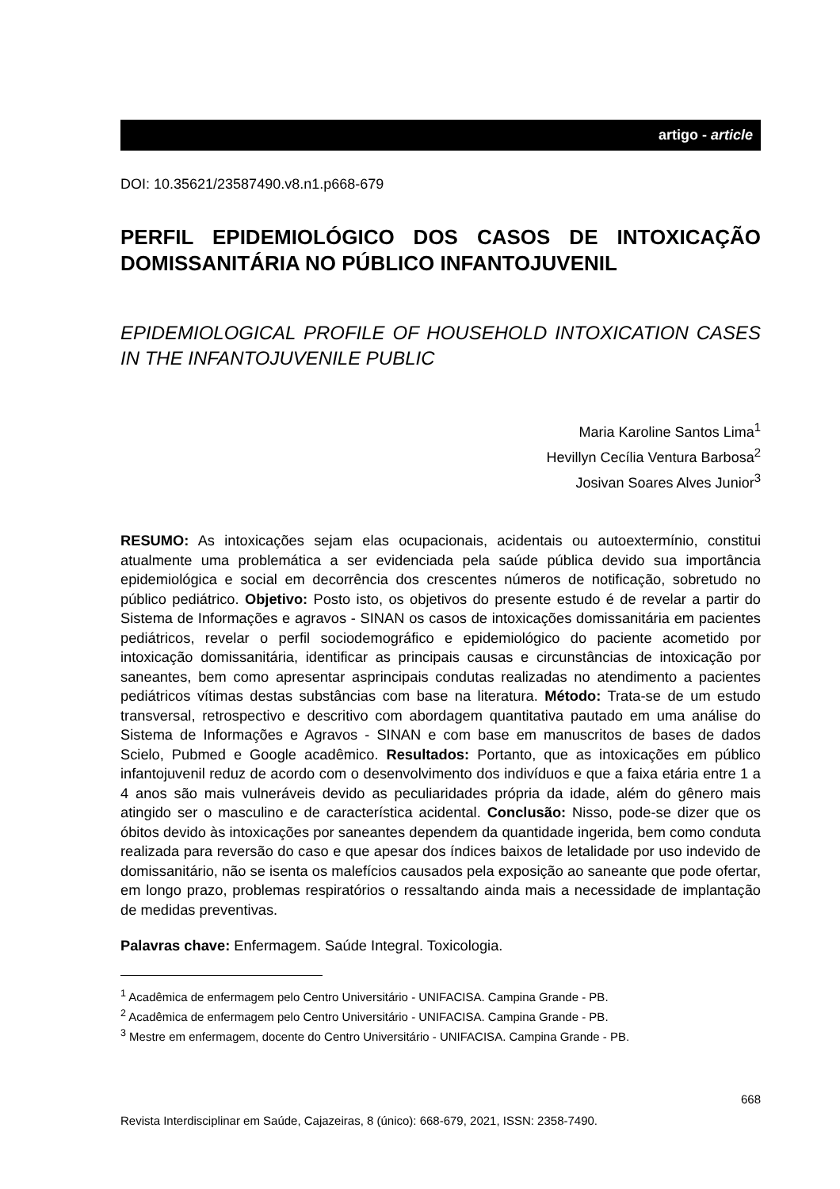artigo - article
DOI: 10.35621/23587490.v8.n1.p668-679
PERFIL EPIDEMIOLÓGICO DOS CASOS DE INTOXICAÇÃO DOMISSANITÁRIA NO PÚBLICO INFANTOJUVENIL
EPIDEMIOLOGICAL PROFILE OF HOUSEHOLD INTOXICATION CASES IN THE INFANTOJUVENILE PUBLIC
Maria Karoline Santos Lima<sup>1</sup>
Hevillyn Cecília Ventura Barbosa<sup>2</sup>
Josivan Soares Alves Junior<sup>3</sup>
RESUMO: As intoxicações sejam elas ocupacionais, acidentais ou autoextermínio, constitui atualmente uma problemática a ser evidenciada pela saúde pública devido sua importância epidemiológica e social em decorrência dos crescentes números de notificação, sobretudo no público pediátrico. Objetivo: Posto isto, os objetivos do presente estudo é de revelar a partir do Sistema de Informações e agravos - SINAN os casos de intoxicações domissanitária em pacientes pediátricos, revelar o perfil sociodemográfico e epidemiológico do paciente acometido por intoxicação domissanitária, identificar as principais causas e circunstâncias de intoxicação por saneantes, bem como apresentar asprincipais condutas realizadas no atendimento a pacientes pediátricos vítimas destas substâncias com base na literatura. Método: Trata-se de um estudo transversal, retrospectivo e descritivo com abordagem quantitativa pautado em uma análise do Sistema de Informações e Agravos - SINAN e com base em manuscritos de bases de dados Scielo, Pubmed e Google acadêmico. Resultados: Portanto, que as intoxicações em público infantojuvenil reduz de acordo com o desenvolvimento dos indivíduos e que a faixa etária entre 1 a 4 anos são mais vulneráveis devido as peculiaridades própria da idade, além do gênero mais atingido ser o masculino e de característica acidental. Conclusão: Nisso, pode-se dizer que os óbitos devido às intoxicações por saneantes dependem da quantidade ingerida, bem como conduta realizada para reversão do caso e que apesar dos índices baixos de letalidade por uso indevido de domissanitário, não se isenta os malefícios causados pela exposição ao saneante que pode ofertar, em longo prazo, problemas respiratórios o ressaltando ainda mais a necessidade de implantação de medidas preventivas.
Palavras chave: Enfermagem. Saúde Integral. Toxicologia.
<sup>1</sup> Acadêmica de enfermagem pelo Centro Universitário - UNIFACISA. Campina Grande - PB.
<sup>2</sup> Acadêmica de enfermagem pelo Centro Universitário - UNIFACISA. Campina Grande - PB.
<sup>3</sup> Mestre em enfermagem, docente do Centro Universitário - UNIFACISA. Campina Grande - PB.
668
Revista Interdisciplinar em Saúde, Cajazeiras, 8 (único): 668-679, 2021, ISSN: 2358-7490.